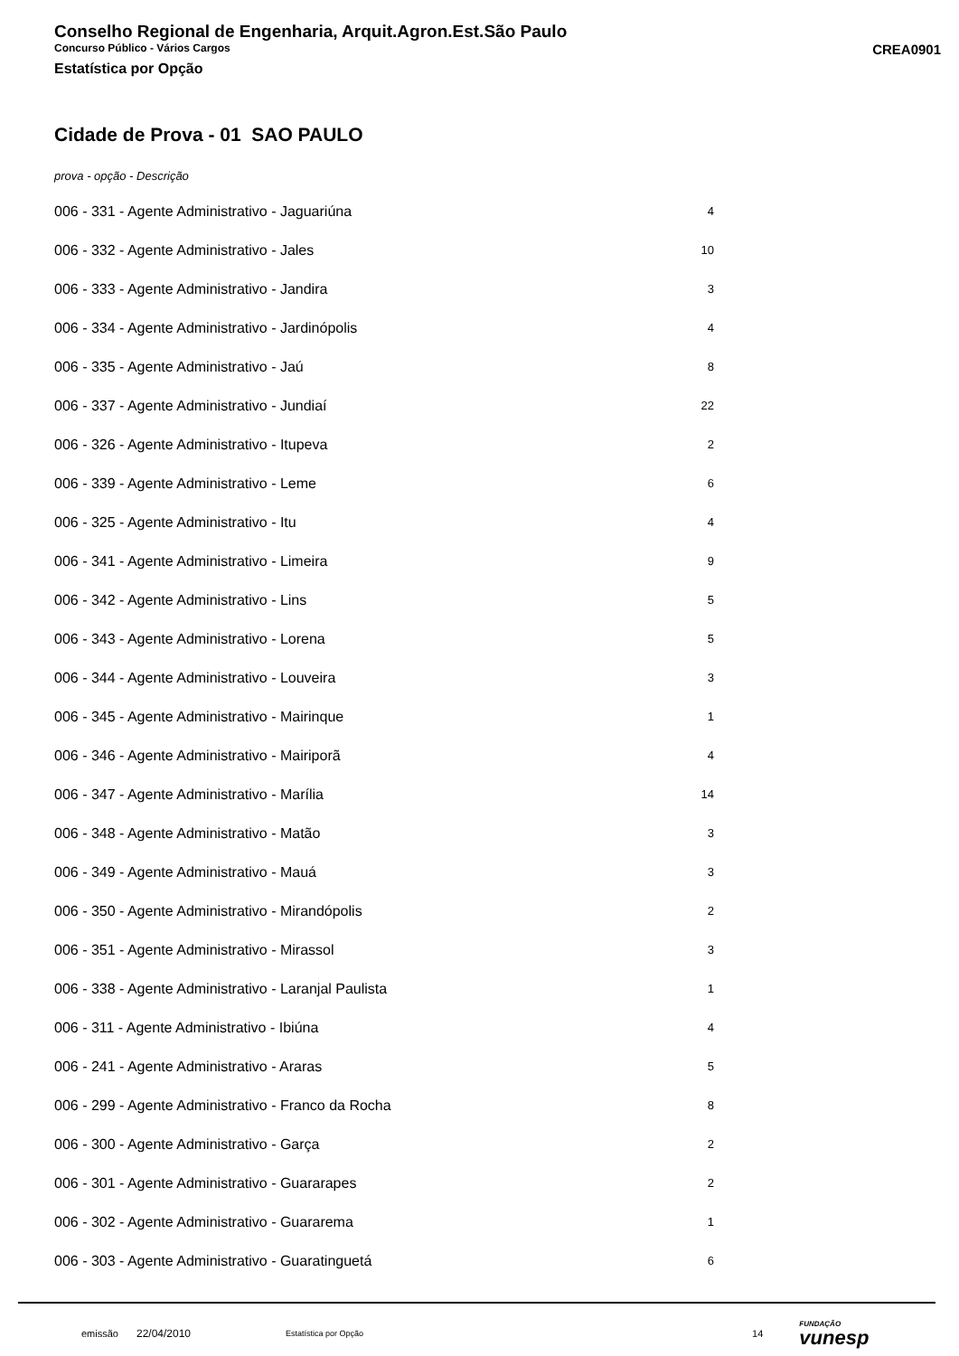Conselho Regional de Engenharia, Arquit.Agron.Est.São Paulo
Concurso Público - Vários Cargos CREA0901
Estatística por Opção
Cidade de Prova - 01 SAO PAULO
prova - opção - Descrição
| 006 - 331 - Agente Administrativo - Jaguariúna | 4 |
| 006 - 332 - Agente Administrativo - Jales | 10 |
| 006 - 333 - Agente Administrativo - Jandira | 3 |
| 006 - 334 - Agente Administrativo - Jardinópolis | 4 |
| 006 - 335 - Agente Administrativo - Jaú | 8 |
| 006 - 337 - Agente Administrativo - Jundiaí | 22 |
| 006 - 326 - Agente Administrativo - Itupeva | 2 |
| 006 - 339 - Agente Administrativo - Leme | 6 |
| 006 - 325 - Agente Administrativo - Itu | 4 |
| 006 - 341 - Agente Administrativo - Limeira | 9 |
| 006 - 342 - Agente Administrativo - Lins | 5 |
| 006 - 343 - Agente Administrativo - Lorena | 5 |
| 006 - 344 - Agente Administrativo - Louveira | 3 |
| 006 - 345 - Agente Administrativo - Mairinque | 1 |
| 006 - 346 - Agente Administrativo - Mairiporã | 4 |
| 006 - 347 - Agente Administrativo - Marília | 14 |
| 006 - 348 - Agente Administrativo - Matão | 3 |
| 006 - 349 - Agente Administrativo - Mauá | 3 |
| 006 - 350 - Agente Administrativo - Mirandópolis | 2 |
| 006 - 351 - Agente Administrativo - Mirassol | 3 |
| 006 - 338 - Agente Administrativo - Laranjal Paulista | 1 |
| 006 - 311 - Agente Administrativo - Ibiúna | 4 |
| 006 - 241 - Agente Administrativo - Araras | 5 |
| 006 - 299 - Agente Administrativo - Franco da Rocha | 8 |
| 006 - 300 - Agente Administrativo - Garça | 2 |
| 006 - 301 - Agente Administrativo - Guararapes | 2 |
| 006 - 302 - Agente Administrativo - Guararema | 1 |
| 006 - 303 - Agente Administrativo - Guaratinguetá | 6 |
emissão 22/04/2010 Estatística por Opção 14 FUNDAÇÃO
vunesp